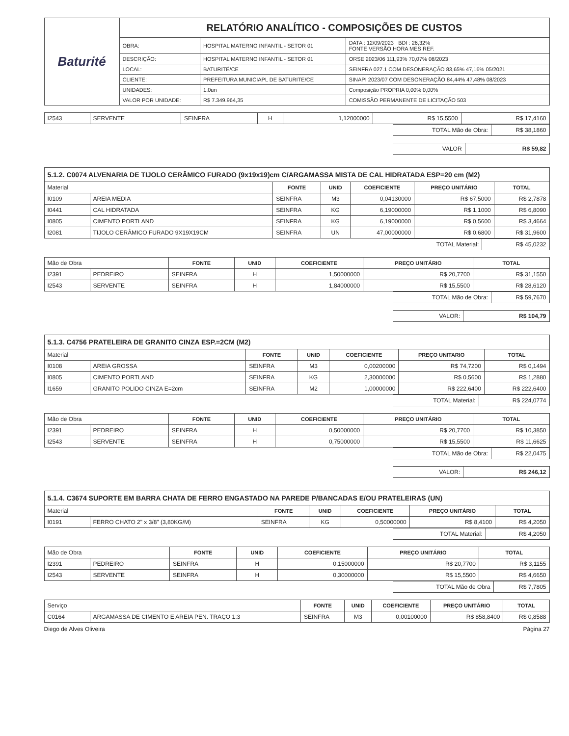| Baturité | RELATÓRIO ANALÍTICO - COMPOSIÇÕES DE CUSTOS | | |
| | OBRA: | HOSPITAL MATERNO INFANTIL - SETOR 01 | DATA : 12/09/2023 BDI : 26,32% FONTE VERSÃO HORA MES REF. |
| | DESCRIÇÃO: | HOSPITAL MATERNO INFANTIL - SETOR 01 | ORSE 2023/06 111,93% 70,07% 08/2023 |
| | LOCAL: | BATURITÉ/CE | SEINFRA 027.1 COM DESONERAÇÃO 83,65% 47,16% 05/2021 |
| | CLIENTE: | PREFEITURA MUNICIAPL DE BATURITE/CE | SINAPI 2023/07 COM DESONERAÇÃO 84,44% 47,48% 08/2023 |
| | UNIDADES: | 1.0un | Composição PROPRIA 0,00% 0,00% |
| | VALOR POR UNIDADE: | R$ 7.349.964,35 | COMISSÃO PERMANENTE DE LICITAÇÃO 503 |
| I2543 | SERVENTE | SEINFRA | H | 1,12000000 | R$ 15,5500 | R$ 17,4160 |
| TOTAL Mão de Obra: | R$ 38,1860 |
| VALOR | R$ 59,82 |
5.1.2. C0074 ALVENARIA DE TIJOLO CERÂMICO FURADO (9x19x19)cm C/ARGAMASSA MISTA DE CAL HIDRATADA ESP=20 cm (M2)
| Material | | FONTE | UNID | COEFICIENTE | PREÇO UNITÁRIO | TOTAL |
| I0109 | AREIA MEDIA | SEINFRA | M3 | 0,04130000 | R$ 67,5000 | R$ 2,7878 |
| I0441 | CAL HIDRATADA | SEINFRA | KG | 6,19000000 | R$ 1,1000 | R$ 6,8090 |
| I0805 | CIMENTO PORTLAND | SEINFRA | KG | 6,19000000 | R$ 0,5600 | R$ 3,4664 |
| I2081 | TIJOLO CERÂMICO FURADO 9X19X19CM | SEINFRA | UN | 47,00000000 | R$ 0,6800 | R$ 31,9600 |
| TOTAL Material: | R$ 45,0232 |
| Mão de Obra | | FONTE | UNID | COEFICIENTE | PREÇO UNITÁRIO | TOTAL |
| I2391 | PEDREIRO | SEINFRA | H | 1,50000000 | R$ 20,7700 | R$ 31,1550 |
| I2543 | SERVENTE | SEINFRA | H | 1,84000000 | R$ 15,5500 | R$ 28,6120 |
| TOTAL Mão de Obra: | R$ 59,7670 |
| VALOR: | R$ 104,79 |
5.1.3. C4756 PRATELEIRA DE GRANITO CINZA ESP.=2CM (M2)
| Material | | FONTE | UNID | COEFICIENTE | PREÇO UNITARIO | TOTAL |
| I0108 | AREIA GROSSA | SEINFRA | M3 | 0,00200000 | R$ 74,7200 | R$ 0,1494 |
| I0805 | CIMENTO PORTLAND | SEINFRA | KG | 2,30000000 | R$ 0,5600 | R$ 1,2880 |
| I1659 | GRANITO POLIDO CINZA E=2cm | SEINFRA | M2 | 1,00000000 | R$ 222,6400 | R$ 222,6400 |
| TOTAL Material: | R$ 224,0774 |
| Mão de Obra | | FONTE | UNID | COEFICIENTE | PREÇO UNITÁRIO | TOTAL |
| I2391 | PEDREIRO | SEINFRA | H | 0,50000000 | R$ 20,7700 | R$ 10,3850 |
| I2543 | SERVENTE | SEINFRA | H | 0,75000000 | R$ 15,5500 | R$ 11,6625 |
| TOTAL Mão de Obra: | R$ 22,0475 |
| VALOR: | R$ 246,12 |
5.1.4. C3674 SUPORTE EM BARRA CHATA DE FERRO ENGASTADO NA PAREDE P/BANCADAS E/OU PRATELEIRAS (UN)
| Material | | FONTE | UNID | COEFICIENTE | PREÇO UNITÁRIO | TOTAL |
| I0191 | FERRO CHATO 2" x 3/8" (3,80KG/M) | SEINFRA | KG | 0,50000000 | R$ 8,4100 | R$ 4,2050 |
| TOTAL Material: | R$ 4,2050 |
| Mão de Obra | | FONTE | UNID | COEFICIENTE | PREÇO UNITÁRIO | TOTAL |
| I2391 | PEDREIRO | SEINFRA | H | 0,15000000 | R$ 20,7700 | R$ 3,1155 |
| I2543 | SERVENTE | SEINFRA | H | 0,30000000 | R$ 15,5500 | R$ 4,6650 |
| TOTAL Mão de Obra | R$ 7,7805 |
| Serviço | | FONTE | UNID | COEFICIENTE | PREÇO UNITÁRIO | TOTAL |
| C0164 | ARGAMASSA DE CIMENTO E AREIA PEN. TRAÇO 1:3 | SEINFRA | M3 | 0,00100000 | R$ 858,8400 | R$ 0,8588 |
Diego de Alves Oliveira Página 27